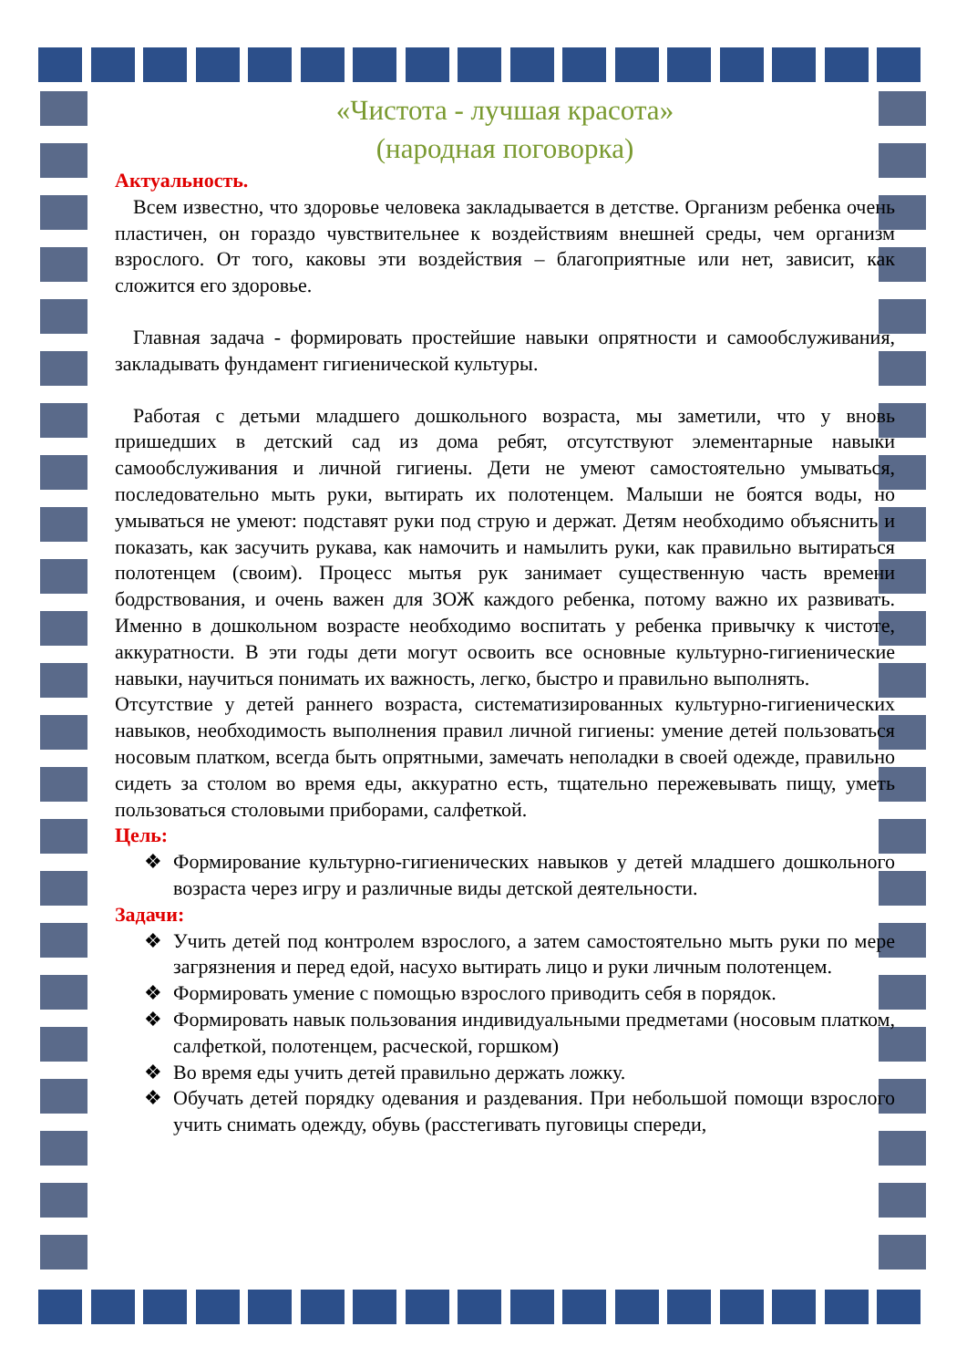«Чистота - лучшая красота»
(народная поговорка)
Актуальность.
Всем известно, что здоровье человека закладывается в детстве. Организм ребенка очень пластичен, он гораздо чувствительнее к воздействиям внешней среды, чем организм взрослого. От того, каковы эти воздействия – благоприятные или нет, зависит, как сложится его здоровье.
Главная задача - формировать простейшие навыки опрятности и самообслуживания, закладывать фундамент гигиенической культуры.
Работая с детьми младшего дошкольного возраста, мы заметили, что у вновь пришедших в детский сад из дома ребят, отсутствуют элементарные навыки самообслуживания и личной гигиены. Дети не умеют самостоятельно умываться, последовательно мыть руки, вытирать их полотенцем. Малыши не боятся воды, но умываться не умеют: подставят руки под струю и держат. Детям необходимо объяснить и показать, как засучить рукава, как намочить и намылить руки, как правильно вытираться полотенцем (своим). Процесс мытья рук занимает существенную часть времени бодрствования, и очень важен для ЗОЖ каждого ребенка, потому важно их развивать. Именно в дошкольном возрасте необходимо воспитать у ребенка привычку к чистоте, аккуратности. В эти годы дети могут освоить все основные культурно-гигиенические навыки, научиться понимать их важность, легко, быстро и правильно выполнять.
Отсутствие у детей раннего возраста, систематизированных культурно-гигиенических навыков, необходимость выполнения правил личной гигиены: умение детей пользоваться носовым платком, всегда быть опрятными, замечать неполадки в своей одежде, правильно сидеть за столом во время еды, аккуратно есть, тщательно пережевывать пищу, уметь пользоваться столовыми приборами, салфеткой.
Цель:
❖ Формирование культурно-гигиенических навыков у детей младшего дошкольного возраста через игру и различные виды детской деятельности.
Задачи:
❖ Учить детей под контролем взрослого, а затем самостоятельно мыть руки по мере загрязнения и перед едой, насухо вытирать лицо и руки личным полотенцем.
❖ Формировать умение с помощью взрослого приводить себя в порядок.
❖ Формировать навык пользования индивидуальными предметами (носовым платком, салфеткой, полотенцем, расческой, горшком)
❖ Во время еды учить детей правильно держать ложку.
❖ Обучать детей порядку одевания и раздевания. При небольшой помощи взрослого учить снимать одежду, обувь (расстегивать пуговицы спереди,